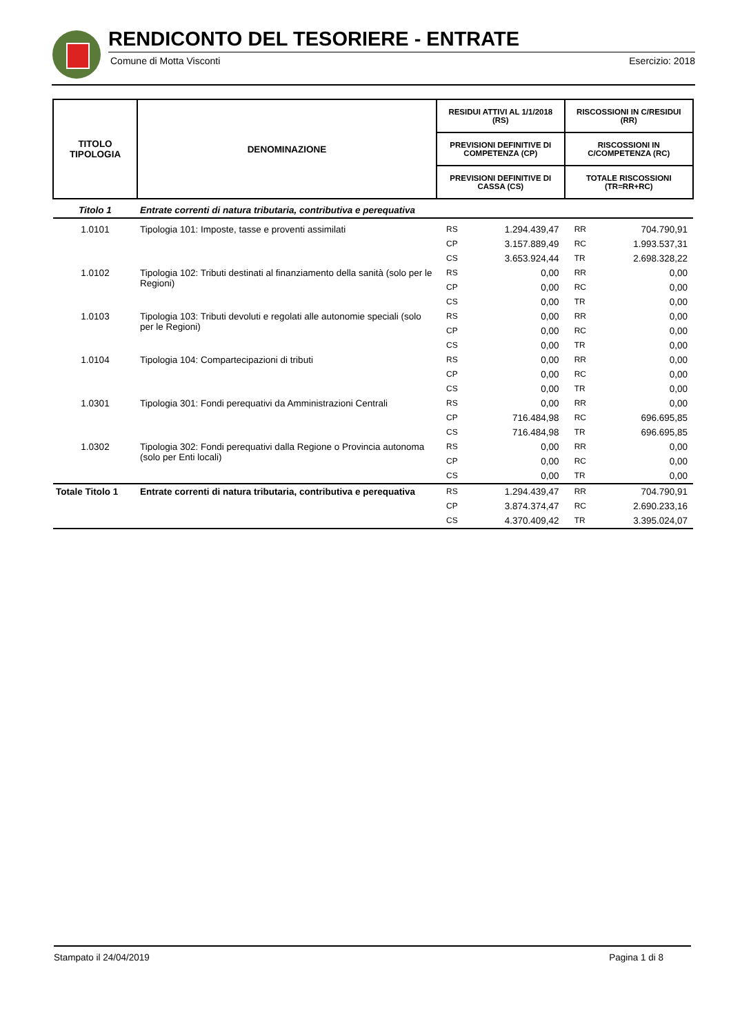RENDICONTO DEL TESORIERE - ENTRATE
Comune di Motta Visconti Esercizio: 2018
| TITOLO TIPOLOGIA | DENOMINAZIONE | RESIDUI ATTIVI AL 1/1/2018 (RS) | | RISCOSSIONI IN C/RESIDUI (RR) | |
| --- | --- | --- | --- | --- | --- |
| | | PREVISIONI DEFINITIVE DI COMPETENZA (CP) | | RISCOSSIONI IN C/COMPETENZA (RC) | |
| | | PREVISIONI DEFINITIVE DI CASSA (CS) | | TOTALE RISCOSSIONI (TR=RR+RC) | |
| Titolo 1 | Entrate correnti di natura tributaria, contributiva e perequativa | | | | |
| 1.0101 | Tipologia 101: Imposte, tasse e proventi assimilati | RS | 1.294.439,47 | RR | 704.790,91 |
| | | CP | 3.157.889,49 | RC | 1.993.537,31 |
| | | CS | 3.653.924,44 | TR | 2.698.328,22 |
| 1.0102 | Tipologia 102: Tributi destinati al finanziamento della sanità (solo per le Regioni) | RS | 0,00 | RR | 0,00 |
| | | CP | 0,00 | RC | 0,00 |
| | | CS | 0,00 | TR | 0,00 |
| 1.0103 | Tipologia 103: Tributi devoluti e regolati alle autonomie speciali (solo per le Regioni) | RS | 0,00 | RR | 0,00 |
| | | CP | 0,00 | RC | 0,00 |
| | | CS | 0,00 | TR | 0,00 |
| 1.0104 | Tipologia 104: Compartecipazioni di tributi | RS | 0,00 | RR | 0,00 |
| | | CP | 0,00 | RC | 0,00 |
| | | CS | 0,00 | TR | 0,00 |
| 1.0301 | Tipologia 301: Fondi perequativi da Amministrazioni Centrali | RS | 0,00 | RR | 0,00 |
| | | CP | 716.484,98 | RC | 696.695,85 |
| | | CS | 716.484,98 | TR | 696.695,85 |
| 1.0302 | Tipologia 302: Fondi perequativi dalla Regione o Provincia autonoma (solo per Enti locali) | RS | 0,00 | RR | 0,00 |
| | | CP | 0,00 | RC | 0,00 |
| | | CS | 0,00 | TR | 0,00 |
| Totale Titolo 1 | Entrate correnti di natura tributaria, contributiva e perequativa | RS | 1.294.439,47 | RR | 704.790,91 |
| | | CP | 3.874.374,47 | RC | 2.690.233,16 |
| | | CS | 4.370.409,42 | TR | 3.395.024,07 |
Stampato il 24/04/2019 Pagina 1 di 8